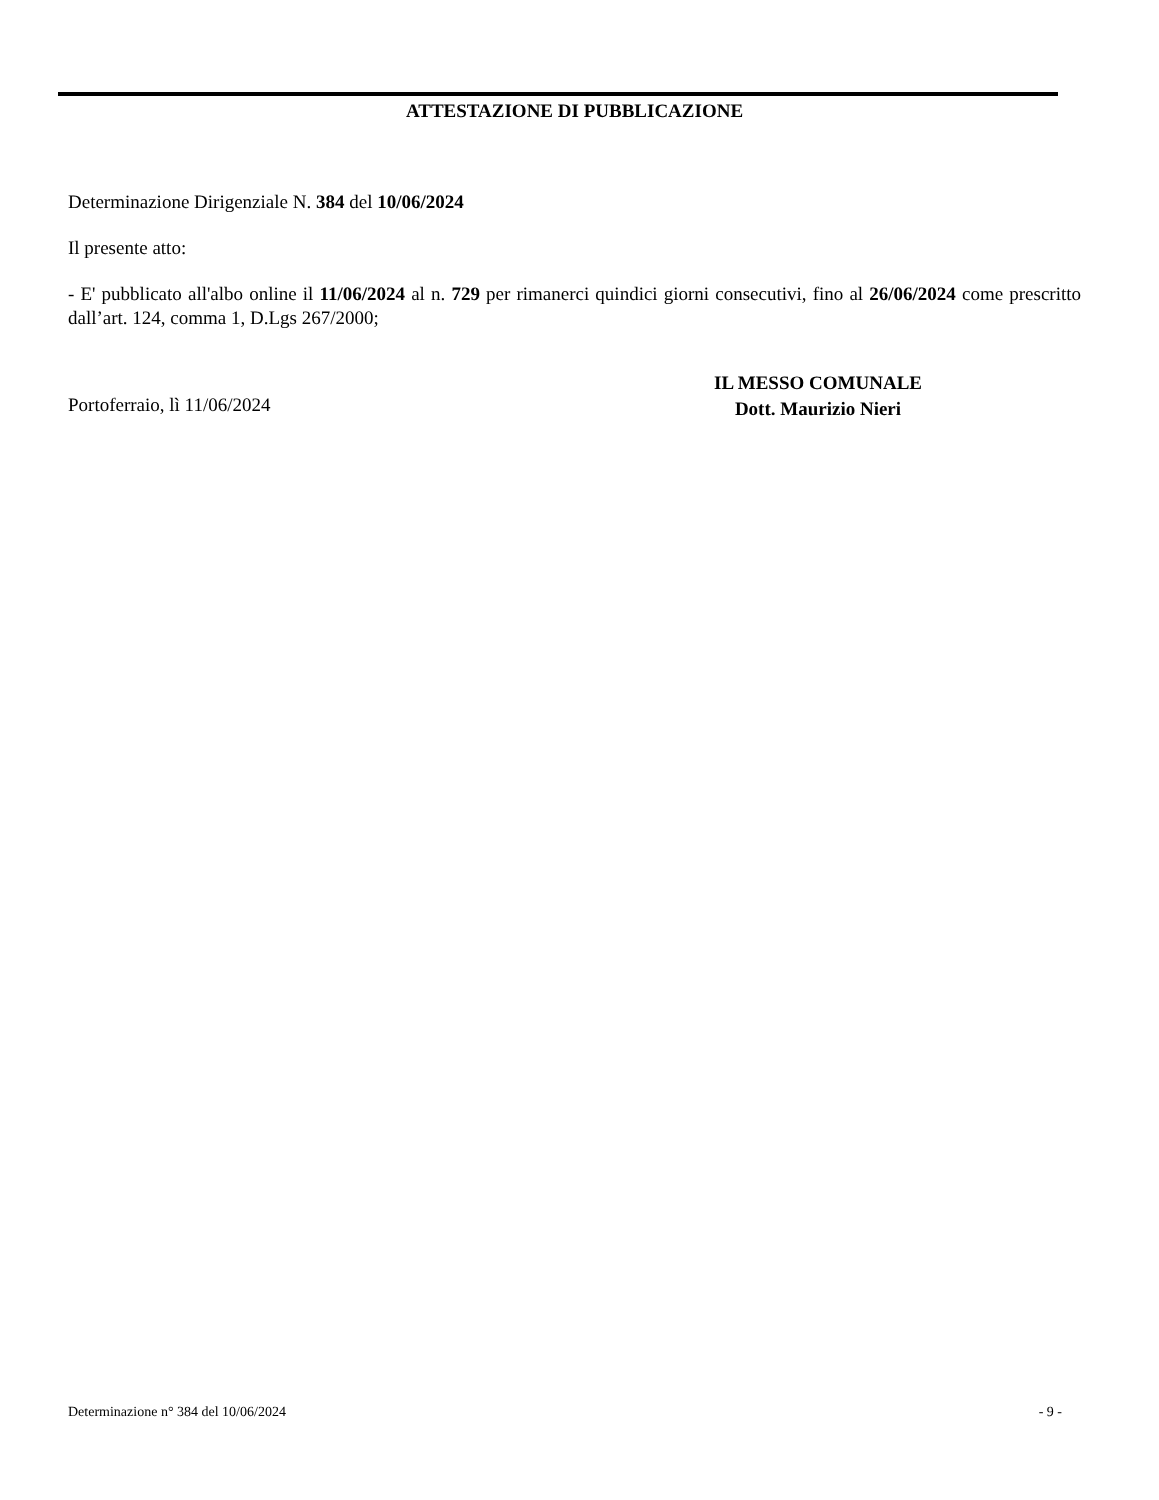ATTESTAZIONE DI PUBBLICAZIONE
Determinazione Dirigenziale N. 384 del 10/06/2024
Il presente atto:
- E' pubblicato all'albo online il 11/06/2024 al n. 729 per rimanerci quindici giorni consecutivi, fino al 26/06/2024 come prescritto dall’art. 124, comma 1, D.Lgs 267/2000;
Portoferraio, lì 11/06/2024
IL MESSO COMUNALE
Dott. Maurizio Nieri
Determinazione n° 384 del 10/06/2024 - 9 -